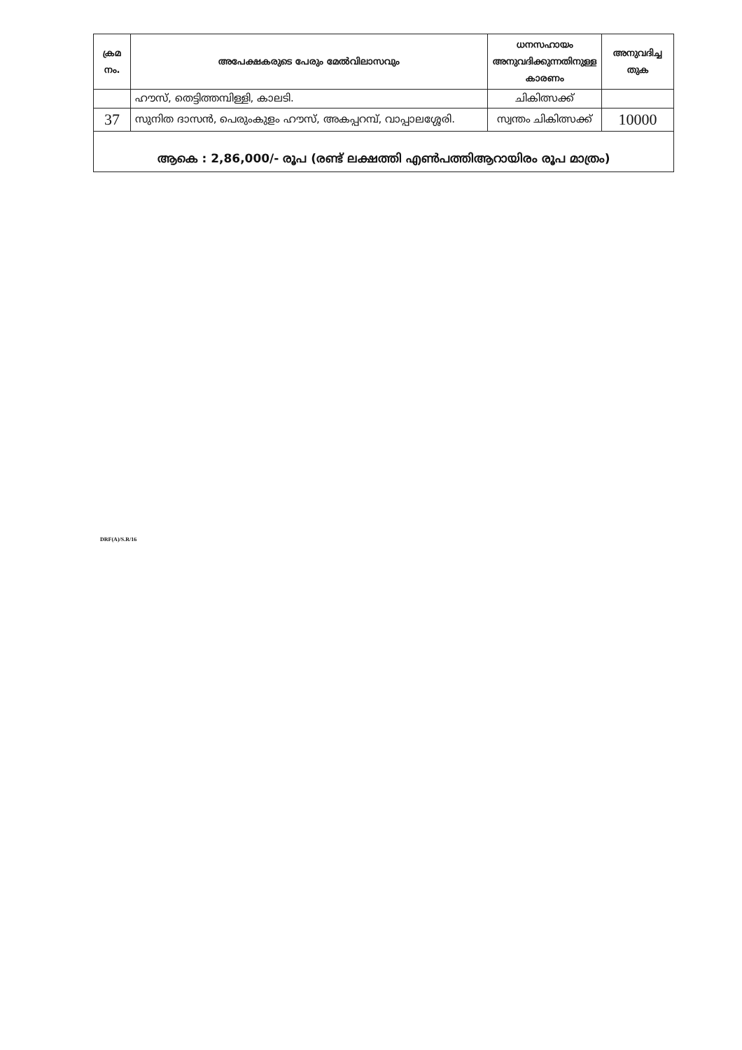| ക്രമ നം. | അപേക്ഷകരുടെ പേരും മേൽവിലാസവും | ധനസഹായം അനുവദിക്കുന്നതിനുള്ള കാരണം | അനുവദിച്ച തുക |
| --- | --- | --- | --- |
| | ഹൗസ്, തെട്ടിത്തമ്പിള്ളി, കാലടി. | ചികിത്സക്ക് | |
| 37 | സുനിത ദാസൻ, പെരുംകുളം ഹൗസ്, അകപ്പറമ്പ്, വാപ്പാലശ്ശേരി. | സ്വന്തം ചികിത്സക്ക് | 10000 |
| ആകെ : 2,86,000/- രൂപ (രണ്ട് ലക്ഷത്തി എൺപത്തിആറായിരം രൂപ മാത്രം) | | | |
DRF(A)/S.R/16